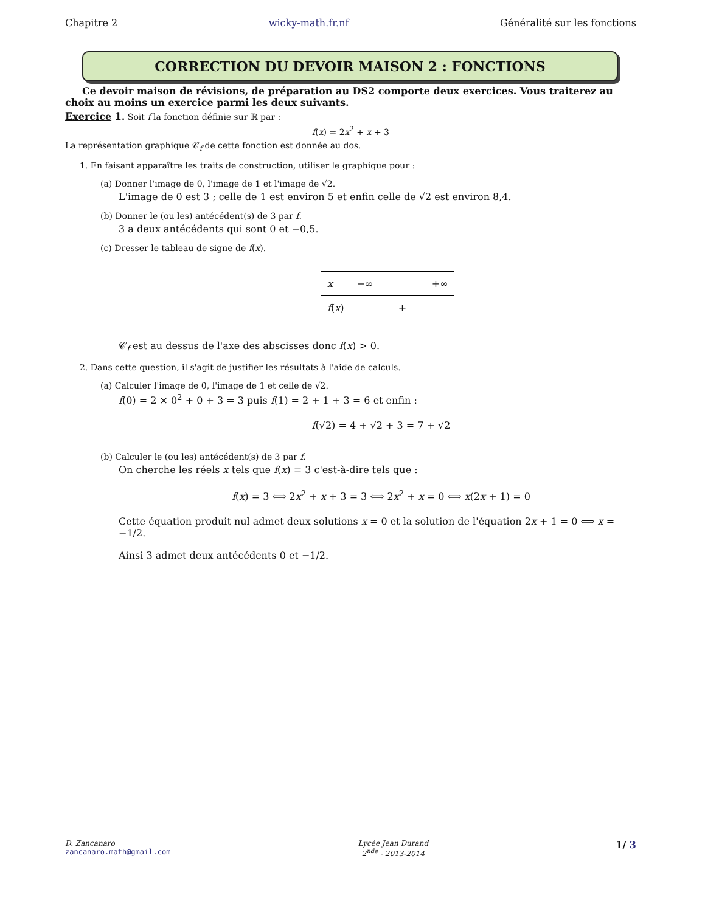Chapitre 2 wicky-math.fr.nf Généralité sur les fonctions
CORRECTION DU DEVOIR MAISON 2 : FONCTIONS
Ce devoir maison de révisions, de préparation au DS2 comporte deux exercices. Vous traiterez au choix au moins un exercice parmi les deux suivants.
Exercice 1. Soit f la fonction définie sur ℝ par :
f(x) = 2x<sup>2</sup> + x + 3
La représentation graphique 𝒞<sub>f</sub> de cette fonction est donnée au dos.
1. En faisant apparaître les traits de construction, utiliser le graphique pour :
(a) Donner l'image de 0, l'image de 1 et l'image de √2.
L'image de 0 est 3 ; celle de 1 est environ 5 et enfin celle de √2 est environ 8,4.
(b) Donner le (ou les) antécédent(s) de 3 par f.
3 a deux antécédents qui sont 0 et −0,5.
(c) Dresser le tableau de signe de f(x).
| x | −∞ +∞ |
| f ( x ) | + |
𝒞<sub>f</sub> est au dessus de l'axe des abscisses donc f(x) > 0.
2. Dans cette question, il s'agit de justifier les résultats à l'aide de calculs.
(a) Calculer l'image de 0, l'image de 1 et celle de √2.
f(0) = 2 × 0<sup>2</sup> + 0 + 3 = 3 puis f(1) = 2 + 1 + 3 = 6 et enfin :
f(√2) = 4 + √2 + 3 = 7 + √2
(b) Calculer le (ou les) antécédent(s) de 3 par f.
On cherche les réels x tels que f(x) = 3 c'est-à-dire tels que :
f(x) = 3 ⟺ 2x<sup>2</sup> + x + 3 = 3 ⟺ 2x<sup>2</sup> + x = 0 ⟺ x(2x + 1) = 0
Cette équation produit nul admet deux solutions x = 0 et la solution de l'équation 2x + 1 = 0 ⟺ x = −1/2.
Ainsi 3 admet deux antécédents 0 et −1/2.
D. Zancanaro
zancanaro.math@gmail.com
Lycée Jean Durand
2<sup>nde</sup> - 2013-2014
1/ 3